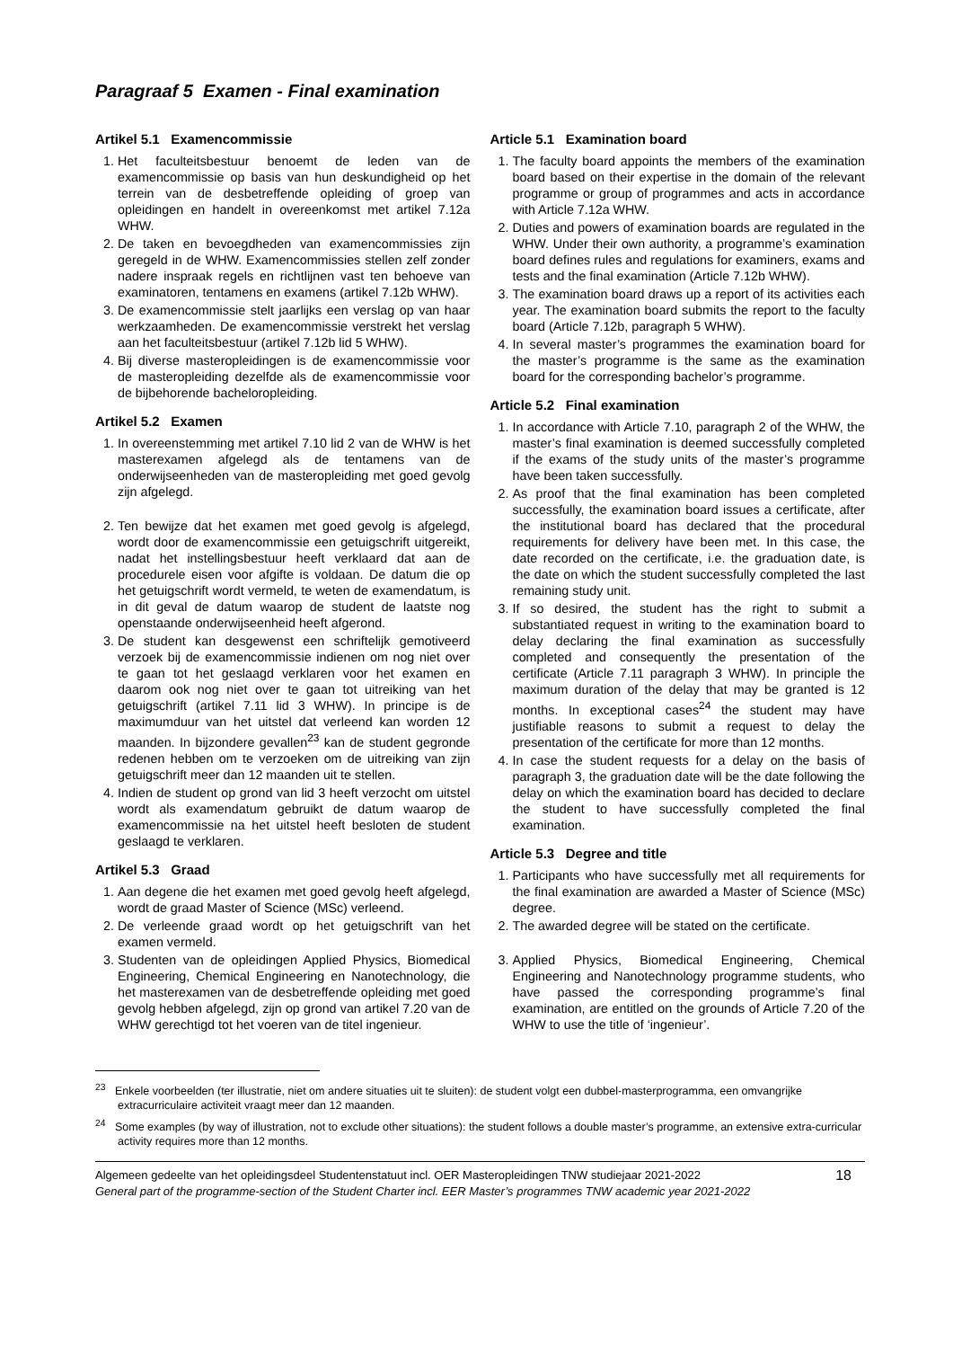Paragraaf 5 Examen - Final examination
Artikel 5.1 Examencommissie
1. Het faculteitsbestuur benoemt de leden van de examencommissie op basis van hun deskundigheid op het terrein van de desbetreffende opleiding of groep van opleidingen en handelt in overeenkomst met artikel 7.12a WHW.
2. De taken en bevoegdheden van examencommissies zijn geregeld in de WHW. Examencommissies stellen zelf zonder nadere inspraak regels en richtlijnen vast ten behoeve van examinatoren, tentamens en examens (artikel 7.12b WHW).
3. De examencommissie stelt jaarlijks een verslag op van haar werkzaamheden. De examencommissie verstrekt het verslag aan het faculteitsbestuur (artikel 7.12b lid 5 WHW).
4. Bij diverse masteropleidingen is de examencommissie voor de masteropleiding dezelfde als de examencommissie voor de bijbehorende bacheloropleiding.
Artikel 5.2 Examen
1. In overeenstemming met artikel 7.10 lid 2 van de WHW is het masterexamen afgelegd als de tentamens van de onderwijseenheden van de masteropleiding met goed gevolg zijn afgelegd.
2. Ten bewijze dat het examen met goed gevolg is afgelegd, wordt door de examencommissie een getuigschrift uitgereikt, nadat het instellingsbestuur heeft verklaard dat aan de procedurele eisen voor afgifte is voldaan. De datum die op het getuigschrift wordt vermeld, te weten de examendatum, is in dit geval de datum waarop de student de laatste nog openstaande onderwijseenheid heeft afgerond.
3. De student kan desgewenst een schriftelijk gemotiveerd verzoek bij de examencommissie indienen om nog niet over te gaan tot het geslaagd verklaren voor het examen en daarom ook nog niet over te gaan tot uitreiking van het getuigschrift (artikel 7.11 lid 3 WHW). In principe is de maximumduur van het uitstel dat verleend kan worden 12 maanden. In bijzondere gevallen<sup>23</sup> kan de student gegronde redenen hebben om te verzoeken om de uitreiking van zijn getuigschrift meer dan 12 maanden uit te stellen.
4. Indien de student op grond van lid 3 heeft verzocht om uitstel wordt als examendatum gebruikt de datum waarop de examencommissie na het uitstel heeft besloten de student geslaagd te verklaren.
Artikel 5.3 Graad
1. Aan degene die het examen met goed gevolg heeft afgelegd, wordt de graad Master of Science (MSc) verleend.
2. De verleende graad wordt op het getuigschrift van het examen vermeld.
3. Studenten van de opleidingen Applied Physics, Biomedical Engineering, Chemical Engineering en Nanotechnology, die het masterexamen van de desbetreffende opleiding met goed gevolg hebben afgelegd, zijn op grond van artikel 7.20 van de WHW gerechtigd tot het voeren van de titel ingenieur.
Article 5.1 Examination board
1. The faculty board appoints the members of the examination board based on their expertise in the domain of the relevant programme or group of programmes and acts in accordance with Article 7.12a WHW.
2. Duties and powers of examination boards are regulated in the WHW. Under their own authority, a programme’s examination board defines rules and regulations for examiners, exams and tests and the final examination (Article 7.12b WHW).
3. The examination board draws up a report of its activities each year. The examination board submits the report to the faculty board (Article 7.12b, paragraph 5 WHW).
4. In several master’s programmes the examination board for the master’s programme is the same as the examination board for the corresponding bachelor’s programme.
Article 5.2 Final examination
1. In accordance with Article 7.10, paragraph 2 of the WHW, the master’s final examination is deemed successfully completed if the exams of the study units of the master’s programme have been taken successfully.
2. As proof that the final examination has been completed successfully, the examination board issues a certificate, after the institutional board has declared that the procedural requirements for delivery have been met. In this case, the date recorded on the certificate, i.e. the graduation date, is the date on which the student successfully completed the last remaining study unit.
3. If so desired, the student has the right to submit a substantiated request in writing to the examination board to delay declaring the final examination as successfully completed and consequently the presentation of the certificate (Article 7.11 paragraph 3 WHW). In principle the maximum duration of the delay that may be granted is 12 months. In exceptional cases<sup>24</sup> the student may have justifiable reasons to submit a request to delay the presentation of the certificate for more than 12 months.
4. In case the student requests for a delay on the basis of paragraph 3, the graduation date will be the date following the delay on which the examination board has decided to declare the student to have successfully completed the final examination.
Article 5.3 Degree and title
1. Participants who have successfully met all requirements for the final examination are awarded a Master of Science (MSc) degree.
2. The awarded degree will be stated on the certificate.
3. Applied Physics, Biomedical Engineering, Chemical Engineering and Nanotechnology programme students, who have passed the corresponding programme’s final examination, are entitled on the grounds of Article 7.20 of the WHW to use the title of ‘ingenieur’.
<sup>23</sup> Enkele voorbeelden (ter illustratie, niet om andere situaties uit te sluiten): de student volgt een dubbel-masterprogramma, een omvangrijke extracurriculaire activiteit vraagt meer dan 12 maanden.
<sup>24</sup> Some examples (by way of illustration, not to exclude other situations): the student follows a double master’s programme, an extensive extra-curricular activity requires more than 12 months.
Algemeen gedeelte van het opleidingsdeel Studentenstatuut incl. OER Masteropleidingen TNW studiejaar 2021-2022
General part of the programme-section of the Student Charter incl. EER Master’s programmes TNW academic year 2021-2022
18